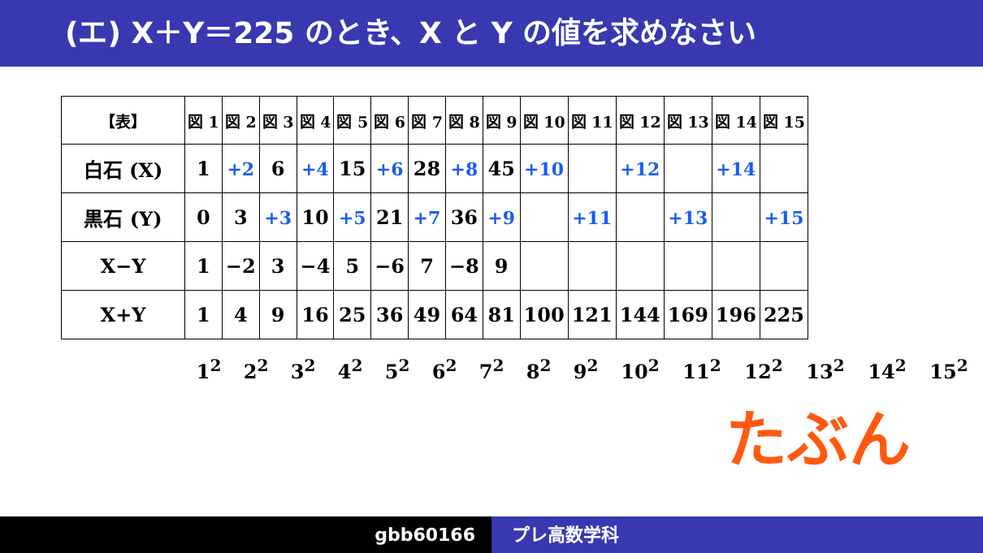(エ) X＋Y＝225 のとき、X と Y の値を求めなさい
| 【表】 | 図 1 | 図 2 | 図 3 | 図 4 | 図 5 | 図 6 | 図 7 | 図 8 | 図 9 | 図 10 | 図 11 | 図 12 | 図 13 | 図 14 | 図 15 |
| --- | --- | --- | --- | --- | --- | --- | --- | --- | --- | --- | --- | --- | --- | --- | --- |
| 白石 (X) | 1 | +2 | 6 | +4 | 15 | +6 | 28 | +8 | 45 | +10 | | +12 | | +14 | |
| 黒石 (Y) | 0 | 3 | +3 | 10 | +5 | 21 | +7 | 36 | +9 | | +11 | | +13 | | +15 |
| X−Y | 1 | −2 | 3 | −4 | 5 | −6 | 7 | −8 | 9 | | | | | | |
| X+Y | 1 | 4 | 9 | 16 | 25 | 36 | 49 | 64 | 81 | 100 | 121 | 144 | 169 | 196 | 225 |
1<sup>2</sup> 2<sup>2</sup> 3<sup>2</sup> 4<sup>2</sup> 5<sup>2</sup> 6<sup>2</sup> 7<sup>2</sup> 8<sup>2</sup> 9<sup>2</sup> 10<sup>2</sup> 11<sup>2</sup> 12<sup>2</sup> 13<sup>2</sup> 14<sup>2</sup> 15<sup>2</sup>
たぶん
gbb60166 プレ高数学科